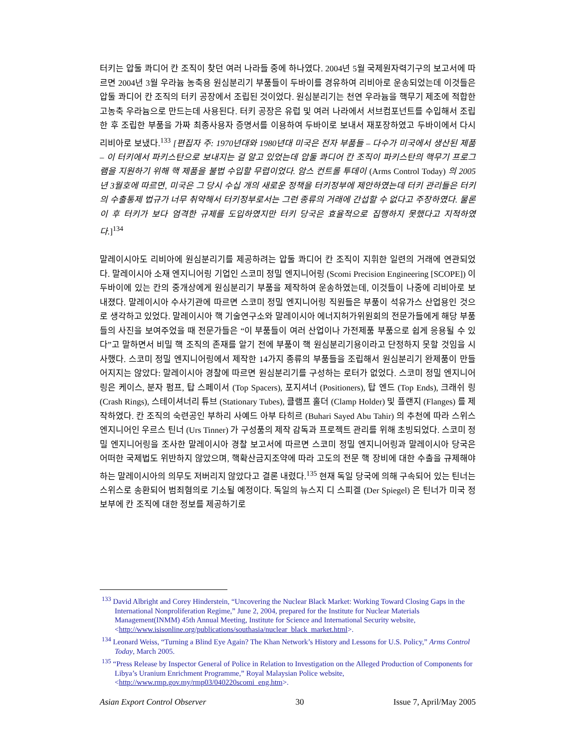터키는 압둘 콰디어 칸 조직이 찾던 여러 나라들 중에 하나였다. 2004년 5월 국제원자력기구의 보고서에 따르면 2004년 3월 우라늄 농축용 원심분리기 부품들이 두바이를 경유하여 리비아로 운송되었는데 이것들은 압둘 콰디어 칸 조직의 터키 공장에서 조립된 것이었다. 원심분리기는 천연 우라늄을 핵무기 제조에 적합한 고농축 우라늄으로 만드는데 사용된다. 터키 공장은 유럽 및 여러 나라에서 서브컴포넌트를 수입해서 조립한 후 조립한 부품을 가짜 최종사용자 증명서를 이용하여 두바이로 보내서 재포장하였고 두바이에서 다시 리비아로 보냈다.<sup>133</sup> [편집자 주: 1970년대와 1980년대 미국은 전자 부품들 – 다수가 미국에서 생산된 제품 – 이 터키에서 파키스탄으로 보내지는 걸 알고 있었는데 압둘 콰디어 칸 조직이 파키스탄의 핵무기 프로그램을 지원하기 위해 핵 제품을 불법 수입할 무렵이었다. 암스 컨트롤 투데이 (Arms Control Today) 의 2005년 3월호에 따르면, 미국은 그 당시 수십 개의 새로운 정책을 터키정부에 제안하였는데 터키 관리들은 터키의 수출통제 법규가 너무 취약해서 터키정부로서는 그런 종류의 거래에 간섭할 수 없다고 주장하였다. 물론 이 후 터키가 보다 엄격한 규제를 도입하였지만 터키 당국은 효율적으로 집행하지 못했다고 지적하였다.]<sup>134</sup>
말레이시아도 리비아에 원심분리기를 제공하려는 압둘 콰디어 칸 조직이 지휘한 일련의 거래에 연관되었다. 말레이시아 소재 엔지니어링 기업인 스코미 정밀 엔지니어링 (Scomi Precision Engineering [SCOPE]) 이 두바이에 있는 칸의 중개상에게 원심분리기 부품을 제작하여 운송하였는데, 이것들이 나중에 리비아로 보내졌다. 말레이시아 수사기관에 따르면 스코미 정밀 엔지니어링 직원들은 부품이 석유가스 산업용인 것으로 생각하고 있었다. 말레이시아 핵 기술연구소와 말레이시아 에너지허가위원회의 전문가들에게 해당 부품들의 사진을 보여주었을 때 전문가들은 “이 부품들이 여러 산업이나 가전제품 부품으로 쉽게 응용될 수 있다”고 말하면서 비밀 핵 조직의 존재를 알기 전에 부품이 핵 원심분리기용이라고 단정하지 못할 것임을 시사했다. 스코미 정밀 엔지니어링에서 제작한 14가지 종류의 부품들을 조립해서 원심분리기 완제품이 만들어지지는 않았다: 말레이시아 경찰에 따르면 원심분리기를 구성하는 로터가 없었다. 스코미 정밀 엔지니어링은 케이스, 분자 펌프, 탑 스페이서 (Top Spacers), 포지셔너 (Positioners), 탑 엔드 (Top Ends), 크래쉬 링 (Crash Rings), 스테이셔너리 튜브 (Stationary Tubes), 클램프 홀더 (Clamp Holder) 및 플랜지 (Flanges) 를 제작하였다. 칸 조직의 숙련공인 부하리 사예드 아부 타히르 (Buhari Sayed Abu Tahir) 의 추천에 따라 스위스 엔지니어인 우르스 틴너 (Urs Tinner) 가 구성품의 제작 감독과 프로젝트 관리를 위해 초빙되었다. 스코미 정밀 엔지니어링을 조사한 말레이시아 경찰 보고서에 따르면 스코미 정밀 엔지니어링과 말레이시아 당국은 어떠한 국제법도 위반하지 않았으며, 핵확산금지조약에 따라 고도의 전문 핵 장비에 대한 수출을 규제해야 하는 말레이시아의 의무도 저버리지 않았다고 결론 내렸다.<sup>135</sup> 현재 독일 당국에 의해 구속되어 있는 틴너는 스위스로 송환되어 범죄혐의로 기소될 예정이다. 독일의 뉴스지 디 스피겔 (Der Spiegel) 은 틴너가 미국 정보부에 칸 조직에 대한 정보를 제공하기로
<sup>133</sup> David Albright and Corey Hinderstein, “Uncovering the Nuclear Black Market: Working Toward Closing Gaps in the International Nonproliferation Regime,” June 2, 2004, prepared for the Institute for Nuclear Materials Management(INMM) 45th Annual Meeting, Institute for Science and International Security website, <http://www.isisonline.org/publications/southasia/nuclear_black_market.html>.
<sup>134</sup> Leonard Weiss, “Turning a Blind Eye Again? The Khan Network’s History and Lessons for U.S. Policy,” Arms Control Today, March 2005.
<sup>135</sup> “Press Release by Inspector General of Police in Relation to Investigation on the Alleged Production of Components for Libya’s Uranium Enrichment Programme,” Royal Malaysian Police website, <http://www.rmp.gov.my/rmp03/040220scomi_eng.htm>.
Asian Export Control Observer 30 Issue 7, April/May 2005